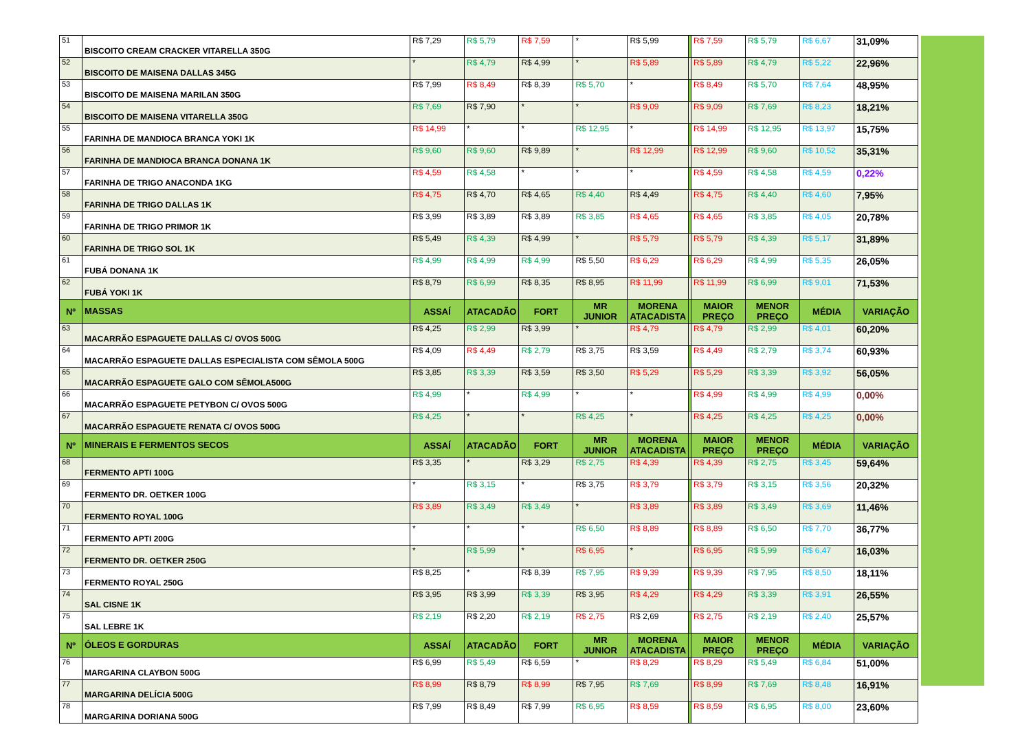| 51 | BISCOITO CREAM CRACKER VITARELLA 350G | R$ 7,29 | R$ 5,79 | R$ 7,59 | * | R$ 5,99 | | R$ 7,59 | R$ 5,79 | R$ 6,67 | 31,09% |
| 52 | BISCOITO DE MAISENA DALLAS 345G | * | R$ 4,79 | R$ 4,99 | * | R$ 5,89 | | R$ 5,89 | R$ 4,79 | R$ 5,22 | 22,96% |
| 53 | BISCOITO DE MAISENA MARILAN 350G | R$ 7,99 | R$ 8,49 | R$ 8,39 | R$ 5,70 | * | | R$ 8,49 | R$ 5,70 | R$ 7,64 | 48,95% |
| 54 | BISCOITO DE MAISENA VITARELLA 350G | R$ 7,69 | R$ 7,90 | * | * | R$ 9,09 | | R$ 9,09 | R$ 7,69 | R$ 8,23 | 18,21% |
| 55 | FARINHA DE MANDIOCA BRANCA YOKI 1K | R$ 14,99 | * | * | R$ 12,95 | * | | R$ 14,99 | R$ 12,95 | R$ 13,97 | 15,75% |
| 56 | FARINHA DE MANDIOCA BRANCA DONANA 1K | R$ 9,60 | R$ 9,60 | R$ 9,89 | * | R$ 12,99 | | R$ 12,99 | R$ 9,60 | R$ 10,52 | 35,31% |
| 57 | FARINHA DE TRIGO ANACONDA 1KG | R$ 4,59 | R$ 4,58 | * | * | * | | R$ 4,59 | R$ 4,58 | R$ 4,59 | 0,22% |
| 58 | FARINHA DE TRIGO DALLAS 1K | R$ 4,75 | R$ 4,70 | R$ 4,65 | R$ 4,40 | R$ 4,49 | | R$ 4,75 | R$ 4,40 | R$ 4,60 | 7,95% |
| 59 | FARINHA DE TRIGO PRIMOR 1K | R$ 3,99 | R$ 3,89 | R$ 3,89 | R$ 3,85 | R$ 4,65 | | R$ 4,65 | R$ 3,85 | R$ 4,05 | 20,78% |
| 60 | FARINHA DE TRIGO SOL 1K | R$ 5,49 | R$ 4,39 | R$ 4,99 | * | R$ 5,79 | | R$ 5,79 | R$ 4,39 | R$ 5,17 | 31,89% |
| 61 | FUBÁ DONANA 1K | R$ 4,99 | R$ 4,99 | R$ 4,99 | R$ 5,50 | R$ 6,29 | | R$ 6,29 | R$ 4,99 | R$ 5,35 | 26,05% |
| 62 | FUBÁ YOKI 1K | R$ 8,79 | R$ 6,99 | R$ 8,35 | R$ 8,95 | R$ 11,99 | | R$ 11,99 | R$ 6,99 | R$ 9,01 | 71,53% |
| Nº | MASSAS | ASSAÍ | ATACADÃO | FORT | MR JUNIOR | MORENA ATACADISTA | | MAIOR PREÇO | MENOR PREÇO | MÉDIA | VARIAÇÃO |
| 63 | MACARRÃO ESPAGUETE DALLAS C/ OVOS 500G | R$ 4,25 | R$ 2,99 | R$ 3,99 | * | R$ 4,79 | | R$ 4,79 | R$ 2,99 | R$ 4,01 | 60,20% |
| 64 | MACARRÃO ESPAGUETE DALLAS ESPECIALISTA COM SÊMOLA 500G | R$ 4,09 | R$ 4,49 | R$ 2,79 | R$ 3,75 | R$ 3,59 | | R$ 4,49 | R$ 2,79 | R$ 3,74 | 60,93% |
| 65 | MACARRÃO ESPAGUETE GALO COM SÊMOLA500G | R$ 3,85 | R$ 3,39 | R$ 3,59 | R$ 3,50 | R$ 5,29 | | R$ 5,29 | R$ 3,39 | R$ 3,92 | 56,05% |
| 66 | MACARRÃO ESPAGUETE PETYBON C/ OVOS 500G | R$ 4,99 | * | R$ 4,99 | * | * | | R$ 4,99 | R$ 4,99 | R$ 4,99 | 0,00% |
| 67 | MACARRÃO ESPAGUETE RENATA C/ OVOS 500G | R$ 4,25 | * | * | R$ 4,25 | * | | R$ 4,25 | R$ 4,25 | R$ 4,25 | 0,00% |
| Nº | MINERAIS E FERMENTOS SECOS | ASSAÍ | ATACADÃO | FORT | MR JUNIOR | MORENA ATACADISTA | | MAIOR PREÇO | MENOR PREÇO | MÉDIA | VARIAÇÃO |
| 68 | FERMENTO APTI 100G | R$ 3,35 | * | R$ 3,29 | R$ 2,75 | R$ 4,39 | | R$ 4,39 | R$ 2,75 | R$ 3,45 | 59,64% |
| 69 | FERMENTO DR. OETKER 100G | * | R$ 3,15 | * | R$ 3,75 | R$ 3,79 | | R$ 3,79 | R$ 3,15 | R$ 3,56 | 20,32% |
| 70 | FERMENTO ROYAL 100G | R$ 3,89 | R$ 3,49 | R$ 3,49 | * | R$ 3,89 | | R$ 3,89 | R$ 3,49 | R$ 3,69 | 11,46% |
| 71 | FERMENTO APTI 200G | * | * | * | R$ 6,50 | R$ 8,89 | | R$ 8,89 | R$ 6,50 | R$ 7,70 | 36,77% |
| 72 | FERMENTO DR. OETKER 250G | * | R$ 5,99 | * | R$ 6,95 | * | | R$ 6,95 | R$ 5,99 | R$ 6,47 | 16,03% |
| 73 | FERMENTO ROYAL 250G | R$ 8,25 | * | R$ 8,39 | R$ 7,95 | R$ 9,39 | | R$ 9,39 | R$ 7,95 | R$ 8,50 | 18,11% |
| 74 | SAL CISNE 1K | R$ 3,95 | R$ 3,99 | R$ 3,39 | R$ 3,95 | R$ 4,29 | | R$ 4,29 | R$ 3,39 | R$ 3,91 | 26,55% |
| 75 | SAL LEBRE 1K | R$ 2,19 | R$ 2,20 | R$ 2,19 | R$ 2,75 | R$ 2,69 | | R$ 2,75 | R$ 2,19 | R$ 2,40 | 25,57% |
| Nº | ÓLEOS E GORDURAS | ASSAÍ | ATACADÃO | FORT | MR JUNIOR | MORENA ATACADISTA | | MAIOR PREÇO | MENOR PREÇO | MÉDIA | VARIAÇÃO |
| 76 | MARGARINA CLAYBON 500G | R$ 6,99 | R$ 5,49 | R$ 6,59 | * | R$ 8,29 | | R$ 8,29 | R$ 5,49 | R$ 6,84 | 51,00% |
| 77 | MARGARINA DELÍCIA 500G | R$ 8,99 | R$ 8,79 | R$ 8,99 | R$ 7,95 | R$ 7,69 | | R$ 8,99 | R$ 7,69 | R$ 8,48 | 16,91% |
| 78 | MARGARINA DORIANA 500G | R$ 7,99 | R$ 8,49 | R$ 7,99 | R$ 6,95 | R$ 8,59 | | R$ 8,59 | R$ 6,95 | R$ 8,00 | 23,60% |